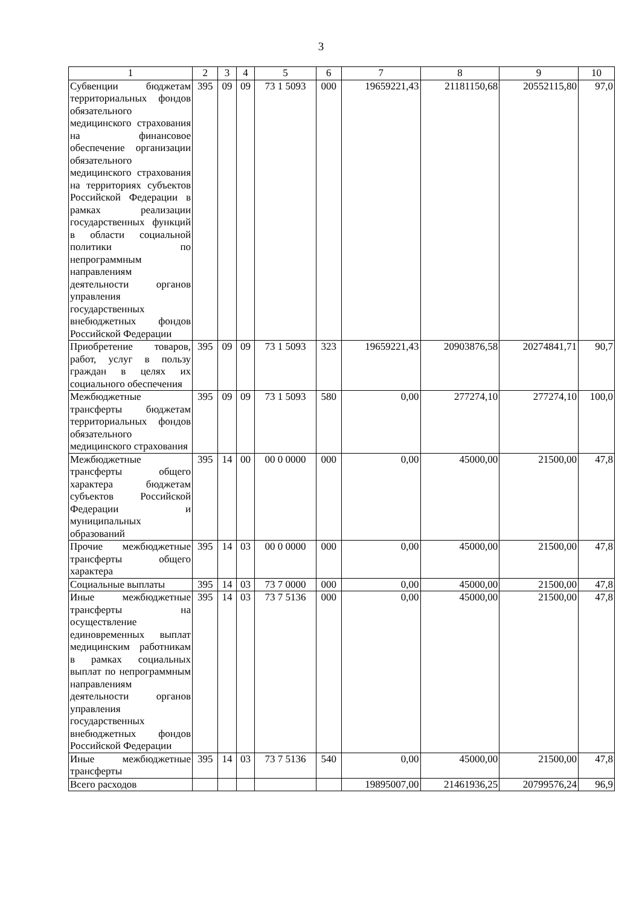3
| 1 | 2 | 3 | 4 | 5 | 6 | 7 | 8 | 9 | 10 |
| --- | --- | --- | --- | --- | --- | --- | --- | --- | --- |
| Субвенции бюджетам территориальных фондов обязательного медицинского страхования на финансовое обеспечение организации обязательного медицинского страхования на территориях субъектов Российской Федерации в рамках реализации государственных функций в области социальной политики по непрограммным направлениям деятельности органов управления государственных внебюджетных фондов Российской Федерации | 395 | 09 | 09 | 73 1 5093 | 000 | 19659221,43 | 21181150,68 | 20552115,80 | 97,0 |
| Приобретение товаров, работ, услуг в пользу граждан в целях их социального обеспечения | 395 | 09 | 09 | 73 1 5093 | 323 | 19659221,43 | 20903876,58 | 20274841,71 | 90,7 |
| Межбюджетные трансферты бюджетам территориальных фондов обязательного медицинского страхования | 395 | 09 | 09 | 73 1 5093 | 580 | 0,00 | 277274,10 | 277274,10 | 100,0 |
| Межбюджетные трансферты общего характера бюджетам субъектов Российской Федерации и муниципальных образований | 395 | 14 | 00 | 00 0 0000 | 000 | 0,00 | 45000,00 | 21500,00 | 47,8 |
| Прочие межбюджетные трансферты общего характера | 395 | 14 | 03 | 00 0 0000 | 000 | 0,00 | 45000,00 | 21500,00 | 47,8 |
| Социальные выплаты | 395 | 14 | 03 | 73 7 0000 | 000 | 0,00 | 45000,00 | 21500,00 | 47,8 |
| Иные межбюджетные трансферты на осуществление единовременных выплат медицинским работникам в рамках социальных выплат по непрограммным направлениям деятельности органов управления государственных внебюджетных фондов Российской Федерации | 395 | 14 | 03 | 73 7 5136 | 000 | 0,00 | 45000,00 | 21500,00 | 47,8 |
| Иные межбюджетные трансферты | 395 | 14 | 03 | 73 7 5136 | 540 | 0,00 | 45000,00 | 21500,00 | 47,8 |
| Всего расходов | | | | | | 19895007,00 | 21461936,25 | 20799576,24 | 96,9 |